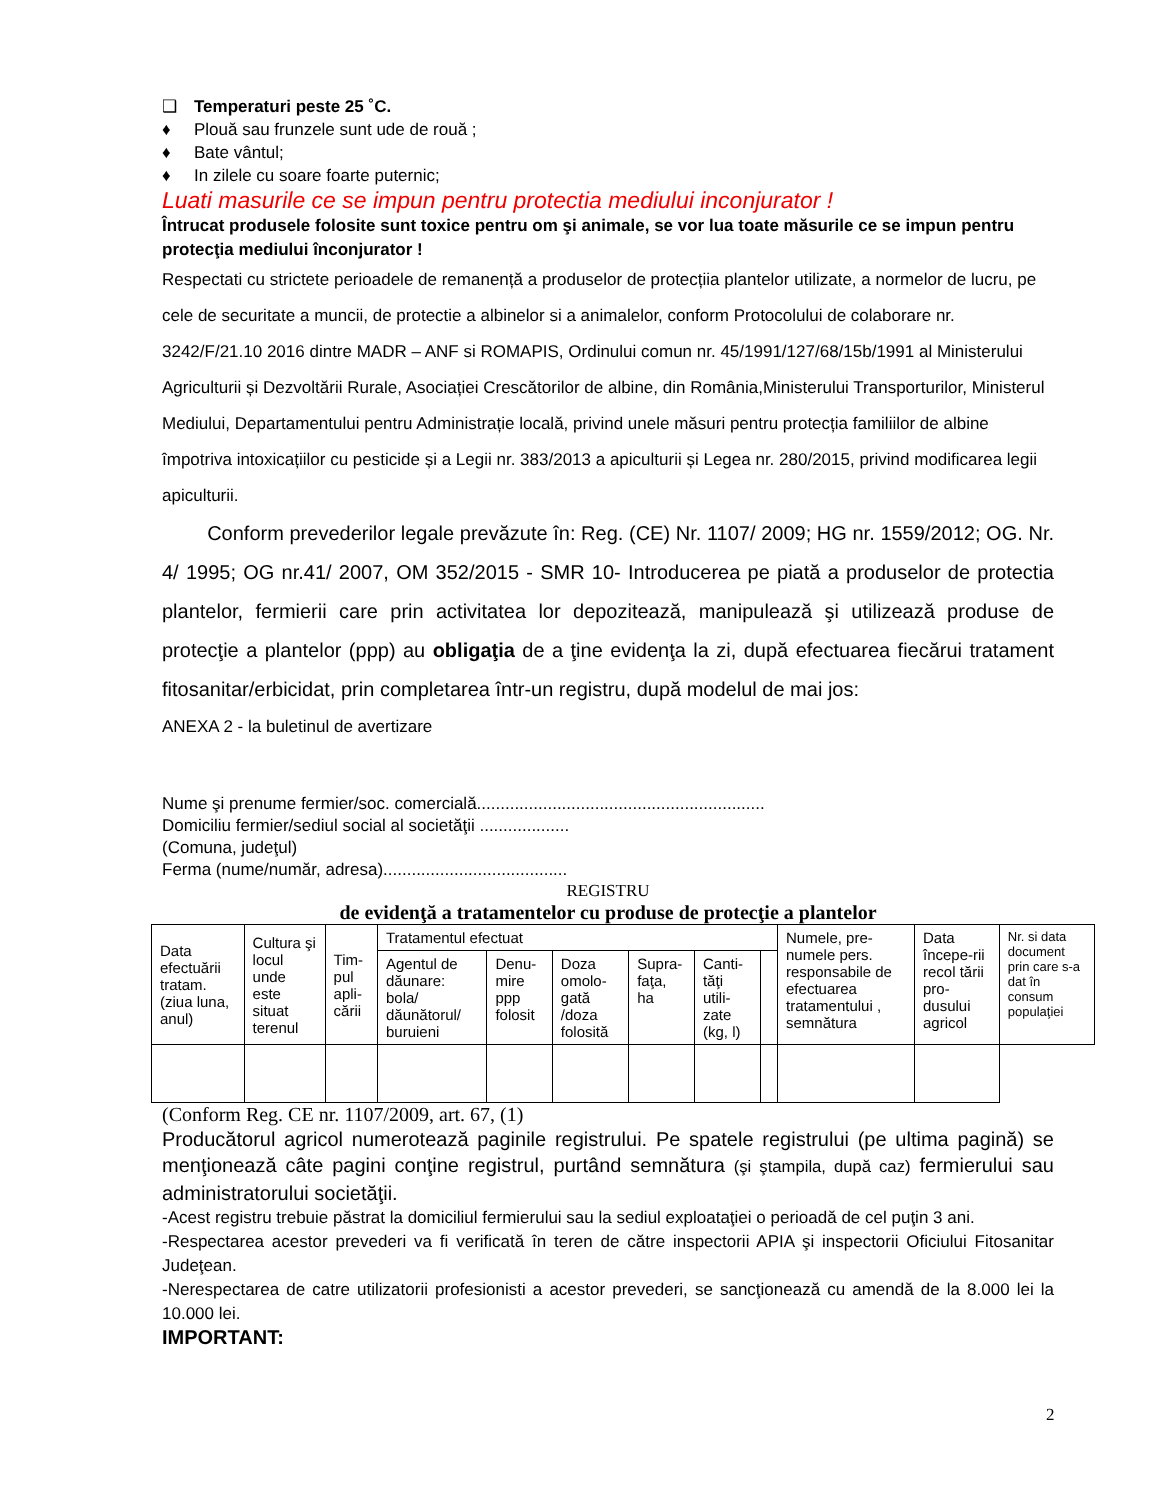❑ Temperaturi peste 25 ˚C.
♦ Plouă sau frunzele sunt ude de rouă ;
♦ Bate vântul;
♦ In zilele cu soare foarte puternic;
Luati masurile ce se impun pentru protectia mediului inconjurator !
Întrucat produsele folosite sunt toxice pentru om şi animale, se vor lua toate măsurile ce se impun pentru protecţia mediului înconjurator !
Respectati cu strictete perioadele de remanență a produselor de protecțiia plantelor utilizate, a normelor de lucru, pe cele de securitate a muncii, de protectie a albinelor si a animalelor, conform Protocolului de colaborare nr. 3242/F/21.10 2016 dintre MADR – ANF si ROMAPIS, Ordinului comun nr. 45/1991/127/68/15b/1991 al Ministerului Agriculturii și Dezvoltării Rurale, Asociației Crescătorilor de albine, din România,Ministerului Transporturilor, Ministerul Mediului, Departamentului pentru Administrație locală, privind unele măsuri pentru protecția familiilor de albine împotriva intoxicațiilor cu pesticide și a Legii nr. 383/2013 a apiculturii și Legea nr. 280/2015, privind modificarea legii apiculturii.
Conform prevederilor legale prevăzute în: Reg. (CE) Nr. 1107/ 2009; HG nr. 1559/2012; OG. Nr. 4/ 1995; OG nr.41/ 2007, OM 352/2015 - SMR 10- Introducerea pe piată a produselor de protectia plantelor, fermierii care prin activitatea lor depozitează, manipulează şi utilizează produse de protecţie a plantelor (ppp) au obligaţia de a ţine evidenţa la zi, după efectuarea fiecărui tratament fitosanitar/erbicidat, prin completarea într-un registru, după modelul de mai jos:
ANEXA 2 - la buletinul de avertizare
Nume şi prenume fermier/soc. comercială.............................................................
Domiciliu fermier/sediul social al societăţii ...................
(Comuna, judeţul)
Ferma (nume/număr, adresa).......................................
REGISTRU
de evidenţă a tratamentelor cu produse de protecţie a plantelor
| Data efectuării tratam. (ziua luna, anul) | Cultura şi locul unde este situat terenul | Tim-pul apli-cării | Tratamentul efectuat | | | | | | Numele, pre-numele pers. responsabile de efectuarea tratamentului , semnătura | Data începe-rii recol tării pro-dusului agricol | Nr. si data document prin care s-a dat în consum populaţiei |
| | | | Agentul de dăunare: bola/ dăunătorul/ buruieni | Denu-mire ppp folosit | Doza omolo-gată /doza folosită | Supra-faţa, ha | Canti-tăţi utili-zate (kg, l) | | | | |
(Conform Reg. CE nr. 1107/2009, art. 67, (1)
Producătorul agricol numerotează paginile registrului. Pe spatele registrului (pe ultima pagină) se menţionează câte pagini conţine registrul, purtând semnătura (şi ştampila, după caz) fermierului sau administratorului societăţii.
-Acest registru trebuie păstrat la domiciliul fermierului sau la sediul exploataţiei o perioadă de cel puţin 3 ani.
-Respectarea acestor prevederi va fi verificată în teren de către inspectorii APIA şi inspectorii Oficiului Fitosanitar Judeţean.
-Nerespectarea de catre utilizatorii profesionisti a acestor prevederi, se sancţionează cu amendă de la 8.000 lei la 10.000 lei.
IMPORTANT:
2